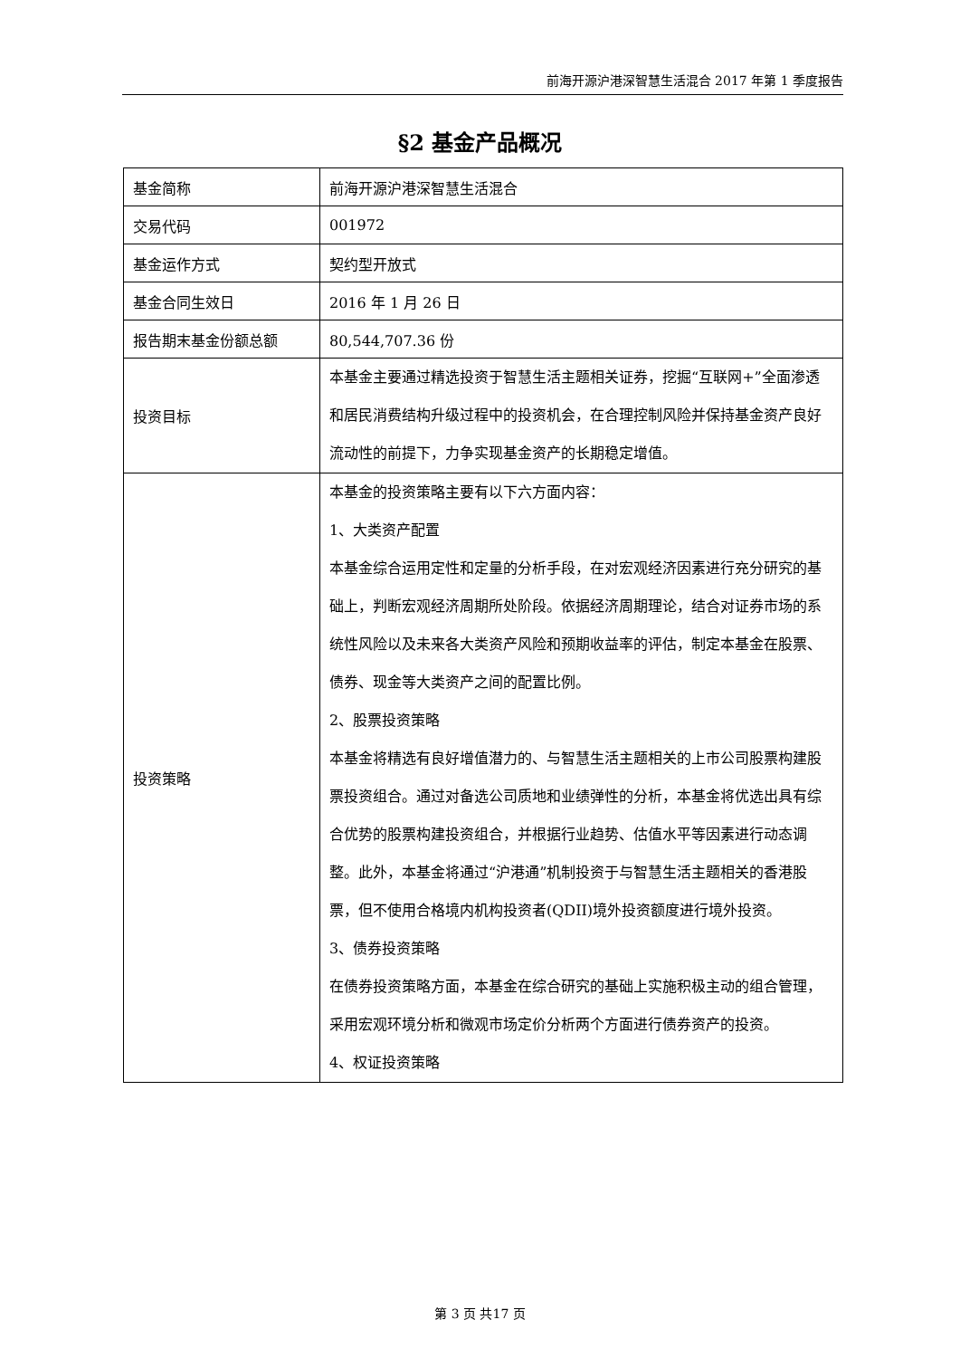前海开源沪港深智慧生活混合 2017 年第 1 季度报告
§2 基金产品概况
| 基金简称 | 前海开源沪港深智慧生活混合 |
| 交易代码 | 001972 |
| 基金运作方式 | 契约型开放式 |
| 基金合同生效日 | 2016 年 1 月 26 日 |
| 报告期末基金份额总额 | 80,544,707.36 份 |
| 投资目标 | 本基金主要通过精选投资于智慧生活主题相关证券，挖掘“互联网+”全面渗透和居民消费结构升级过程中的投资机会，在合理控制风险并保持基金资产良好流动性的前提下，力争实现基金资产的长期稳定增值。 |
| 投资策略 | 本基金的投资策略主要有以下六方面内容： 1、大类资产配置 本基金综合运用定性和定量的分析手段，在对宏观经济因素进行充分研究的基础上，判断宏观经济周期所处阶段。依据经济周期理论，结合对证券市场的系统性风险以及未来各大类资产风险和预期收益率的评估，制定本基金在股票、债券、现金等大类资产之间的配置比例。 2、股票投资策略 本基金将精选有良好增值潜力的、与智慧生活主题相关的上市公司股票构建股票投资组合。通过对备选公司质地和业绩弹性的分析，本基金将优选出具有综合优势的股票构建投资组合，并根据行业趋势、估值水平等因素进行动态调整。此外，本基金将通过“沪港通”机制投资于与智慧生活主题相关的香港股票，但不使用合格境内机构投资者(QDII)境外投资额度进行境外投资。 3、债券投资策略 在债券投资策略方面，本基金在综合研究的基础上实施积极主动的组合管理，采用宏观环境分析和微观市场定价分析两个方面进行债券资产的投资。 4、权证投资策略 |
第 3 页 共17 页